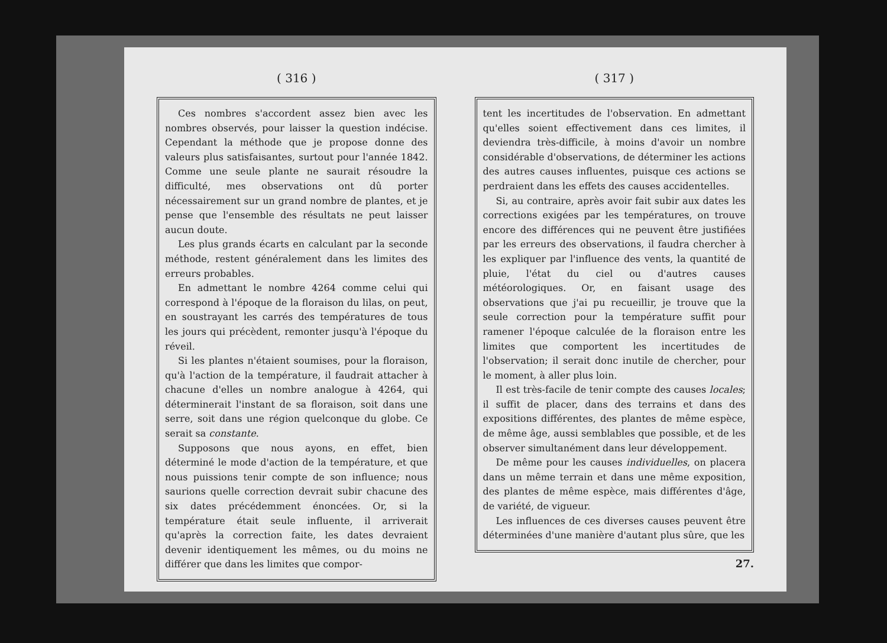( 316 )
Ces nombres s'accordent assez bien avec les nombres observés, pour laisser la question indécise. Cependant la méthode que je propose donne des valeurs plus satisfaisantes, surtout pour l'année 1842. Comme une seule plante ne saurait résoudre la difficulté, mes observations ont dû porter nécessairement sur un grand nombre de plantes, et je pense que l'ensemble des résultats ne peut laisser aucun doute.
Les plus grands écarts en calculant par la seconde méthode, restent généralement dans les limites des erreurs probables.
En admettant le nombre 4264 comme celui qui correspond à l'époque de la floraison du lilas, on peut, en soustrayant les carrés des températures de tous les jours qui précèdent, remonter jusqu'à l'époque du réveil.
Si les plantes n'étaient soumises, pour la floraison, qu'à l'action de la température, il faudrait attacher à chacune d'elles un nombre analogue à 4264, qui déterminerait l'instant de sa floraison, soit dans une serre, soit dans une région quelconque du globe. Ce serait sa constante.
Supposons que nous ayons, en effet, bien déterminé le mode d'action de la température, et que nous puissions tenir compte de son influence; nous saurions quelle correction devrait subir chacune des six dates précédemment énoncées. Or, si la température était seule influente, il arriverait qu'après la correction faite, les dates devraient devenir identiquement les mêmes, ou du moins ne différer que dans les limites que compor-
( 317 )
tent les incertitudes de l'observation. En admettant qu'elles soient effectivement dans ces limites, il deviendra très-difficile, à moins d'avoir un nombre considérable d'observations, de déterminer les actions des autres causes influentes, puisque ces actions se perdraient dans les effets des causes accidentelles.
Si, au contraire, après avoir fait subir aux dates les corrections exigées par les températures, on trouve encore des différences qui ne peuvent être justifiées par les erreurs des observations, il faudra chercher à les expliquer par l'influence des vents, la quantité de pluie, l'état du ciel ou d'autres causes météorologiques. Or, en faisant usage des observations que j'ai pu recueillir, je trouve que la seule correction pour la température suffit pour ramener l'époque calculée de la floraison entre les limites que comportent les incertitudes de l'observation; il serait donc inutile de chercher, pour le moment, à aller plus loin.
Il est très-facile de tenir compte des causes locales; il suffit de placer, dans des terrains et dans des expositions différentes, des plantes de même espèce, de même âge, aussi semblables que possible, et de les observer simultanément dans leur développement.
De même pour les causes individuelles, on placera dans un même terrain et dans une même exposition, des plantes de même espèce, mais différentes d'âge, de variété, de vigueur.
Les influences de ces diverses causes peuvent être déterminées d'une manière d'autant plus sûre, que les
27.